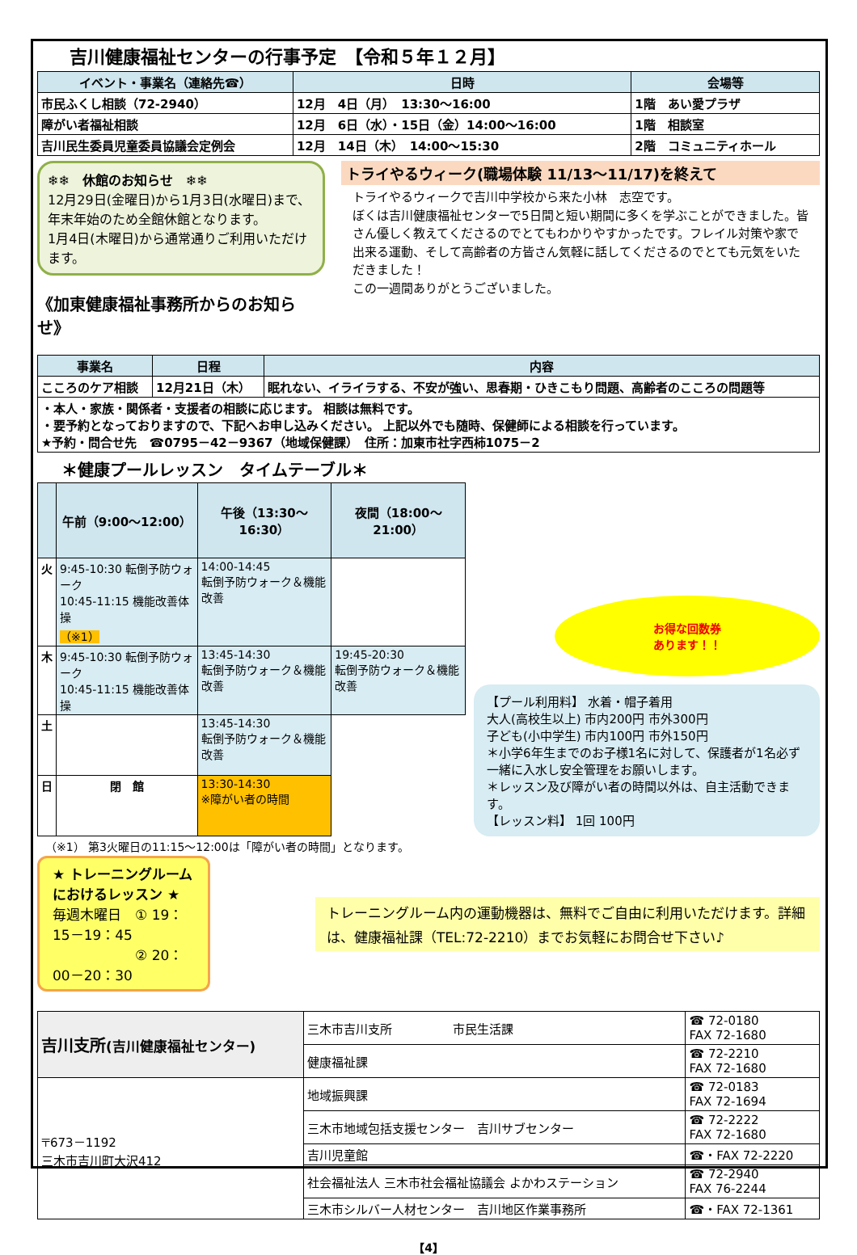吉川健康福祉センターの行事予定　【令和５年１２月】
| イベント・事業名（連絡先☎） | 日時 | 会場等 |
| --- | --- | --- |
| 市民ふくし相談（72-2940） | 12月 4日（月） 13:30～16:00 | 1階 あい愛プラザ |
| 障がい者福祉相談 | 12月 6日（水）・15日（金）14:00～16:00 | 1階 相談室 |
| 吉川民生委員児童委員協議会定例会 | 12月 14日（木） 14:00～15:30 | 2階 コミュニティホール |
❄❄　休館のお知らせ　❄❄
12月29日(金曜日)から1月3日(水曜日)まで、年末年始のため全館休館となります。
1月4日(木曜日)から通常通りご利用いただけます。
《加東健康福祉事務所からのお知らせ》
トライやるウィーク(職場体験 11/13～11/17)を終えて
トライやるウィークで吉川中学校から来た小林　志空です。
ぼくは吉川健康福祉センターで5日間と短い期間に多くを学ぶことができました。皆さん優しく教えてくださるのでとてもわかりやすかったです。フレイル対策や家で出来る運動、そして高齢者の方皆さん気軽に話してくださるのでとても元気をいただきました！
この一週間ありがとうございました。
| 事業名 | 日程 | 内容 |
| --- | --- | --- |
| こころのケア相談 | 12月21日（木） | 眠れない、イライラする、不安が強い、思春期・ひきこもり問題、高齢者のこころの問題等 |
| ・本人・家族・関係者・支援者の相談に応じます。 相談は無料です。 ・要予約となっておりますので、下記へお申し込みください。 上記以外でも随時、保健師による相談を行っています。 ★予約・問合せ先 ☎0795－42－9367（地域保健課） 住所：加東市社字西柿1075－2 | | |
＊健康プールレッスン　タイムテーブル＊
| | 午前（9:00～12:00） | 午後（13:30～16:30） | 夜間（18:00～21:00） |
| --- | --- | --- | --- |
| 火 | 9:45-10:30 転倒予防ウォーク 10:45-11:15 機能改善体操 （※1） | 14:00-14:45 転倒予防ウォーク＆機能改善 | |
| 木 | 9:45-10:30 転倒予防ウォーク 10:45-11:15 機能改善体操 | 13:45-14:30 転倒予防ウォーク＆機能改善 | 19:45-20:30 転倒予防ウォーク＆機能改善 |
| 土 | | 13:45-14:30 転倒予防ウォーク＆機能改善 | |
| 日 | 閉 館 | 13:30-14:30 ※障がい者の時間 | |
お得な回数券
あります！！
【プール利用料】 水着・帽子着用
大人(高校生以上) 市内200円 市外300円
子ども(小中学生) 市内100円 市外150円
＊小学6年生までのお子様1名に対して、保護者が1名必ず一緒に入水し安全管理をお願いします。
＊レッスン及び障がい者の時間以外は、自主活動できます。
【レッスン料】 1回 100円
（※1） 第3火曜日の11:15～12:00は「障がい者の時間」となります。
★ トレーニングルームにおけるレッスン ★
毎週木曜日　① 19：15－19：45
　　　　　　② 20：00－20：30
トレーニングルーム内の運動機器は、無料でご自由に利用いただけます。詳細は、健康福祉課（TEL:72-2210）までお気軽にお問合せ下さい♪
| 吉川支所 (吉川健康福祉センター) | 三木市吉川支所 市民生活課 | ☎ 72-0180 FAX 72-1680 |
| | 健康福祉課 | ☎ 72-2210 FAX 72-1680 |
| 〒673－1192 三木市吉川町大沢412 | 地域振興課 | ☎ 72-0183 FAX 72-1694 |
| | 三木市地域包括支援センター 吉川サブセンター | ☎ 72-2222 FAX 72-1680 |
| | 吉川児童館 | ☎・FAX 72-2220 |
| | 社会福祉法人 三木市社会福祉協議会 よかわステーション | ☎ 72-2940 FAX 76-2244 |
| | 三木市シルバー人材センター 吉川地区作業事務所 | ☎・FAX 72-1361 |
【4】